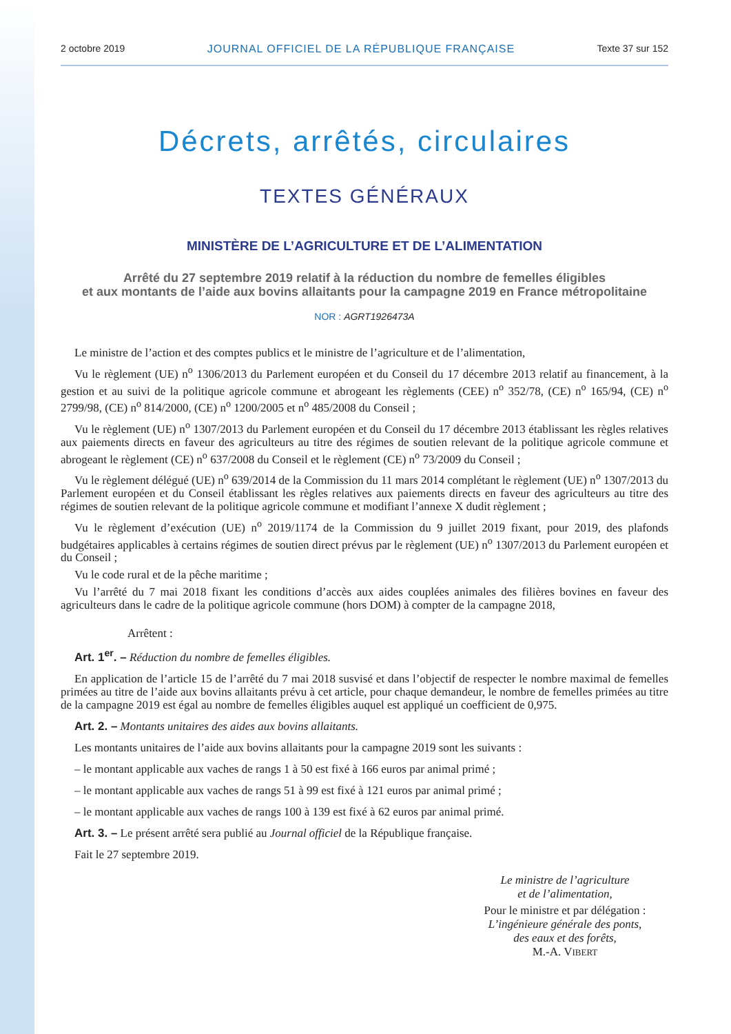2 octobre 2019 JOURNAL OFFICIEL DE LA RÉPUBLIQUE FRANÇAISE Texte 37 sur 152
Décrets, arrêtés, circulaires
TEXTES GÉNÉRAUX
MINISTÈRE DE L’AGRICULTURE ET DE L’ALIMENTATION
Arrêté du 27 septembre 2019 relatif à la réduction du nombre de femelles éligibles
et aux montants de l’aide aux bovins allaitants pour la campagne 2019 en France métropolitaine
NOR : AGRT1926473A
Le ministre de l’action et des comptes publics et le ministre de l’agriculture et de l’alimentation,
Vu le règlement (UE) n<sup>o</sup> 1306/2013 du Parlement européen et du Conseil du 17 décembre 2013 relatif au financement, à la gestion et au suivi de la politique agricole commune et abrogeant les règlements (CEE) n<sup>o</sup> 352/78, (CE) n<sup>o</sup> 165/94, (CE) n<sup>o</sup> 2799/98, (CE) n<sup>o</sup> 814/2000, (CE) n<sup>o</sup> 1200/2005 et n<sup>o</sup> 485/2008 du Conseil ;
Vu le règlement (UE) n<sup>o</sup> 1307/2013 du Parlement européen et du Conseil du 17 décembre 2013 établissant les règles relatives aux paiements directs en faveur des agriculteurs au titre des régimes de soutien relevant de la politique agricole commune et abrogeant le règlement (CE) n<sup>o</sup> 637/2008 du Conseil et le règlement (CE) n<sup>o</sup> 73/2009 du Conseil ;
Vu le règlement délégué (UE) n<sup>o</sup> 639/2014 de la Commission du 11 mars 2014 complétant le règlement (UE) n<sup>o</sup> 1307/2013 du Parlement européen et du Conseil établissant les règles relatives aux paiements directs en faveur des agriculteurs au titre des régimes de soutien relevant de la politique agricole commune et modifiant l’annexe X dudit règlement ;
Vu le règlement d’exécution (UE) n<sup>o</sup> 2019/1174 de la Commission du 9 juillet 2019 fixant, pour 2019, des plafonds budgétaires applicables à certains régimes de soutien direct prévus par le règlement (UE) n<sup>o</sup> 1307/2013 du Parlement européen et du Conseil ;
Vu le code rural et de la pêche maritime ;
Vu l’arrêté du 7 mai 2018 fixant les conditions d’accès aux aides couplées animales des filières bovines en faveur des agriculteurs dans le cadre de la politique agricole commune (hors DOM) à compter de la campagne 2018,
Arrêtent :
Art. 1<sup>er</sup>. – Réduction du nombre de femelles éligibles.
En application de l’article 15 de l’arrêté du 7 mai 2018 susvisé et dans l’objectif de respecter le nombre maximal de femelles primées au titre de l’aide aux bovins allaitants prévu à cet article, pour chaque demandeur, le nombre de femelles primées au titre de la campagne 2019 est égal au nombre de femelles éligibles auquel est appliqué un coefficient de 0,975.
Art. 2. – Montants unitaires des aides aux bovins allaitants.
Les montants unitaires de l’aide aux bovins allaitants pour la campagne 2019 sont les suivants :
– le montant applicable aux vaches de rangs 1 à 50 est fixé à 166 euros par animal primé ;
– le montant applicable aux vaches de rangs 51 à 99 est fixé à 121 euros par animal primé ;
– le montant applicable aux vaches de rangs 100 à 139 est fixé à 62 euros par animal primé.
Art. 3. – Le présent arrêté sera publié au Journal officiel de la République française.
Fait le 27 septembre 2019.
Le ministre de l’agriculture
et de l’alimentation,
Pour le ministre et par délégation :
L’ingénieure générale des ponts,
des eaux et des forêts,
M.-A. VIBERT